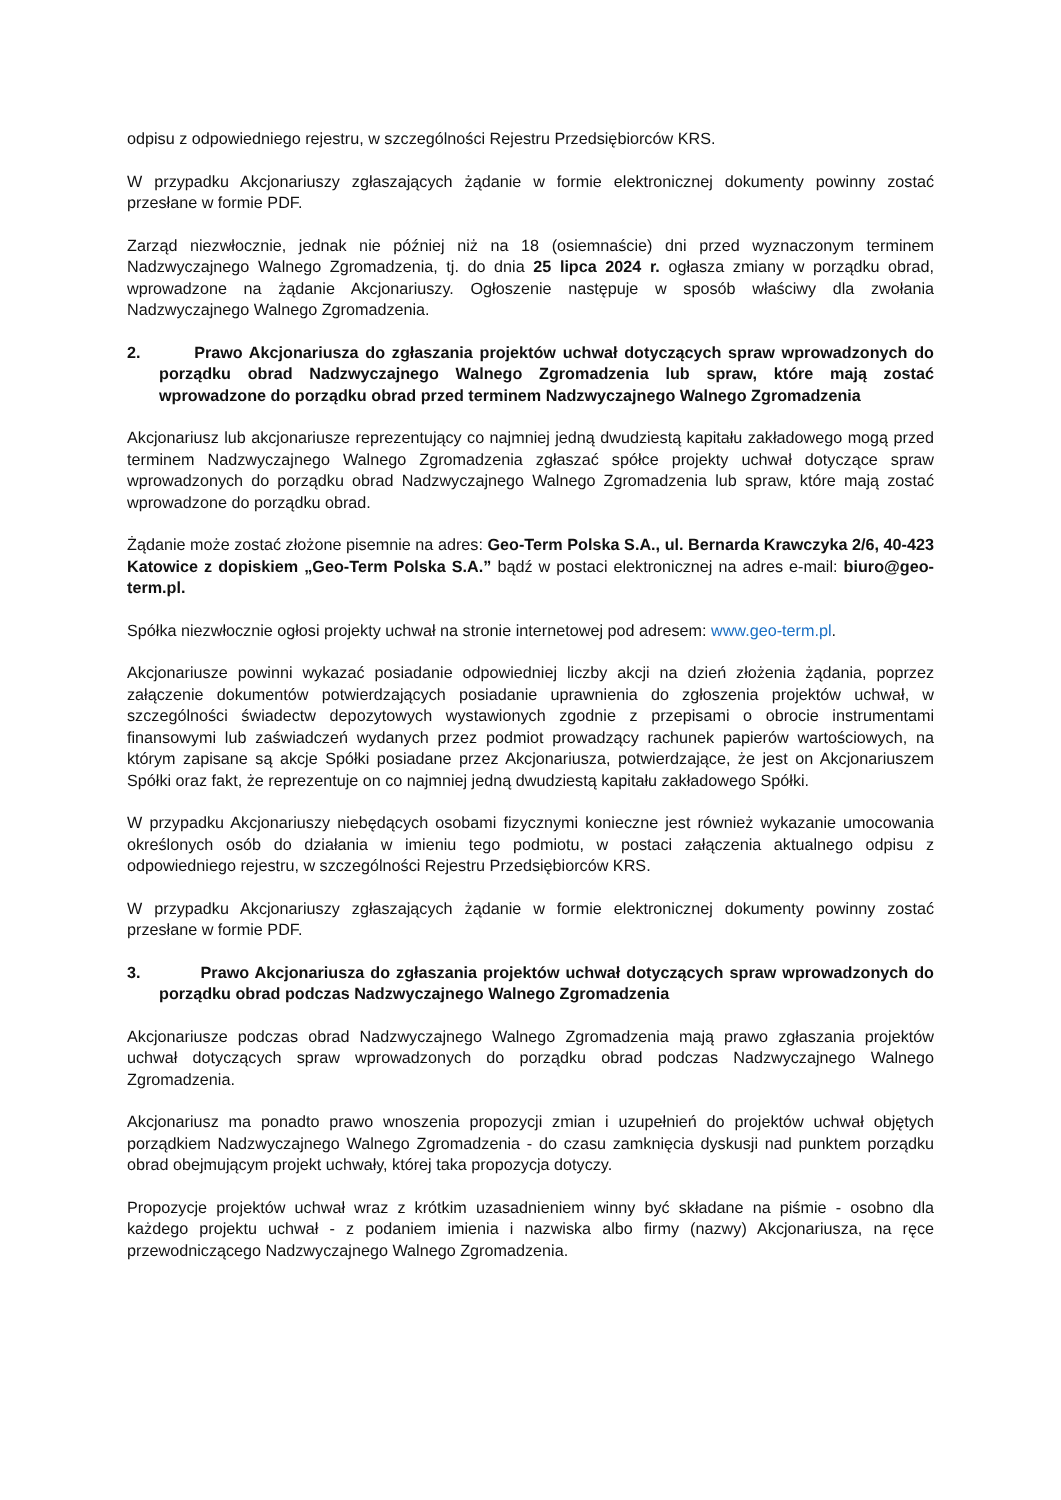odpisu z odpowiedniego rejestru, w szczególności Rejestru Przedsiębiorców KRS.
W przypadku Akcjonariuszy zgłaszających żądanie w formie elektronicznej dokumenty powinny zostać przesłane w formie PDF.
Zarząd niezwłocznie, jednak nie później niż na 18 (osiemnaście) dni przed wyznaczonym terminem Nadzwyczajnego Walnego Zgromadzenia, tj. do dnia 25 lipca 2024 r. ogłasza zmiany w porządku obrad, wprowadzone na żądanie Akcjonariuszy. Ogłoszenie następuje w sposób właściwy dla zwołania Nadzwyczajnego Walnego Zgromadzenia.
2. Prawo Akcjonariusza do zgłaszania projektów uchwał dotyczących spraw wprowadzonych do porządku obrad Nadzwyczajnego Walnego Zgromadzenia lub spraw, które mają zostać wprowadzone do porządku obrad przed terminem Nadzwyczajnego Walnego Zgromadzenia
Akcjonariusz lub akcjonariusze reprezentujący co najmniej jedną dwudziestą kapitału zakładowego mogą przed terminem Nadzwyczajnego Walnego Zgromadzenia zgłaszać spółce projekty uchwał dotyczące spraw wprowadzonych do porządku obrad Nadzwyczajnego Walnego Zgromadzenia lub spraw, które mają zostać wprowadzone do porządku obrad.
Żądanie może zostać złożone pisemnie na adres: Geo-Term Polska S.A., ul. Bernarda Krawczyka 2/6, 40-423 Katowice z dopiskiem „Geo-Term Polska S.A.” bądź w postaci elektronicznej na adres e-mail: biuro@geo-term.pl.
Spółka niezwłocznie ogłosi projekty uchwał na stronie internetowej pod adresem: www.geo-term.pl.
Akcjonariusze powinni wykazać posiadanie odpowiedniej liczby akcji na dzień złożenia żądania, poprzez załączenie dokumentów potwierdzających posiadanie uprawnienia do zgłoszenia projektów uchwał, w szczególności świadectw depozytowych wystawionych zgodnie z przepisami o obrocie instrumentami finansowymi lub zaświadczeń wydanych przez podmiot prowadzący rachunek papierów wartościowych, na którym zapisane są akcje Spółki posiadane przez Akcjonariusza, potwierdzające, że jest on Akcjonariuszem Spółki oraz fakt, że reprezentuje on co najmniej jedną dwudziestą kapitału zakładowego Spółki.
W przypadku Akcjonariuszy niebędących osobami fizycznymi konieczne jest również wykazanie umocowania określonych osób do działania w imieniu tego podmiotu, w postaci załączenia aktualnego odpisu z odpowiedniego rejestru, w szczególności Rejestru Przedsiębiorców KRS.
W przypadku Akcjonariuszy zgłaszających żądanie w formie elektronicznej dokumenty powinny zostać przesłane w formie PDF.
3. Prawo Akcjonariusza do zgłaszania projektów uchwał dotyczących spraw wprowadzonych do porządku obrad podczas Nadzwyczajnego Walnego Zgromadzenia
Akcjonariusze podczas obrad Nadzwyczajnego Walnego Zgromadzenia mają prawo zgłaszania projektów uchwał dotyczących spraw wprowadzonych do porządku obrad podczas Nadzwyczajnego Walnego Zgromadzenia.
Akcjonariusz ma ponadto prawo wnoszenia propozycji zmian i uzupełnień do projektów uchwał objętych porządkiem Nadzwyczajnego Walnego Zgromadzenia - do czasu zamknięcia dyskusji nad punktem porządku obrad obejmującym projekt uchwały, której taka propozycja dotyczy.
Propozycje projektów uchwał wraz z krótkim uzasadnieniem winny być składane na piśmie - osobno dla każdego projektu uchwał - z podaniem imienia i nazwiska albo firmy (nazwy) Akcjonariusza, na ręce przewodniczącego Nadzwyczajnego Walnego Zgromadzenia.